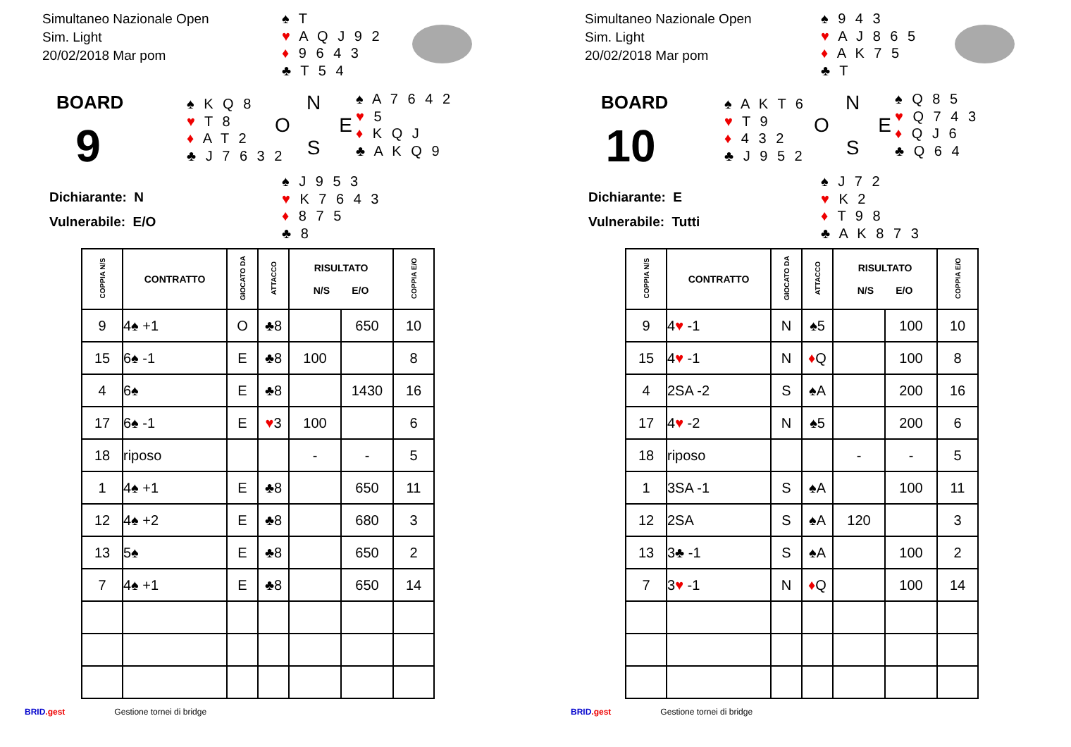Simultaneo Nazionale Open
Sim. Light
20/02/2018 Mar pom
♠ T
♥ A Q J 9 2
♦ 9 6 4 3
♣ T 5 4
BOARD
9
♠ K Q 8
♥ T 8
♦ A T 2
♣ J 7 6 3 2
N
O E
S
♠ A 7 6 4 2
♥ 5
♦ K Q J
♣ A K Q 9
♠ J 9 5 3
♥ K 7 6 4 3
♦ 8 7 5
♣ 8
Dichiarante: N
Vulnerabile: E/O
| COPPIA N/S | CONTRATTO | GIOCATO DA | ATTACCO | RISULTATO N/S E/O | | COPPIA E/O |
| --- | --- | --- | --- | --- | --- | --- |
| 9 | 4♠ +1 | O | ♣8 | | 650 | 10 |
| 15 | 6♠ -1 | E | ♣8 | 100 | | 8 |
| 4 | 6♠ | E | ♣8 | | 1430 | 16 |
| 17 | 6♠ -1 | E | ♥ 3 | 100 | | 6 |
| 18 | riposo | | | - | - | 5 |
| 1 | 4♠ +1 | E | ♣8 | | 650 | 11 |
| 12 | 4♠ +2 | E | ♣8 | | 680 | 3 |
| 13 | 5♠ | E | ♣8 | | 650 | 2 |
| 7 | 4♠ +1 | E | ♣8 | | 650 | 14 |
BRID.gest Gestione tornei di bridge
Simultaneo Nazionale Open
Sim. Light
20/02/2018 Mar pom
♠ 9 4 3
♥ A J 8 6 5
♦ A K 7 5
♣ T
BOARD
10
♠ A K T 6
♥ T 9
♦ 4 3 2
♣ J 9 5 2
N
O E
S
♠ Q 8 5
♥ Q 7 4 3
♦ Q J 6
♣ Q 6 4
♠ J 7 2
♥ K 2
♦ T 9 8
♣ A K 8 7 3
Dichiarante: E
Vulnerabile: Tutti
| COPPIA N/S | CONTRATTO | GIOCATO DA | ATTACCO | RISULTATO N/S E/O | | COPPIA E/O |
| --- | --- | --- | --- | --- | --- | --- |
| 9 | 4 ♥ -1 | N | ♠5 | | 100 | 10 |
| 15 | 4 ♥ -1 | N | ♦ Q | | 100 | 8 |
| 4 | 2SA -2 | S | ♠A | | 200 | 16 |
| 17 | 4 ♥ -2 | N | ♠5 | | 200 | 6 |
| 18 | riposo | | | - | - | 5 |
| 1 | 3SA -1 | S | ♠A | | 100 | 11 |
| 12 | 2SA | S | ♠A | 120 | | 3 |
| 13 | 3♣ -1 | S | ♠A | | 100 | 2 |
| 7 | 3 ♥ -1 | N | ♦ Q | | 100 | 14 |
BRID.gest Gestione tornei di bridge